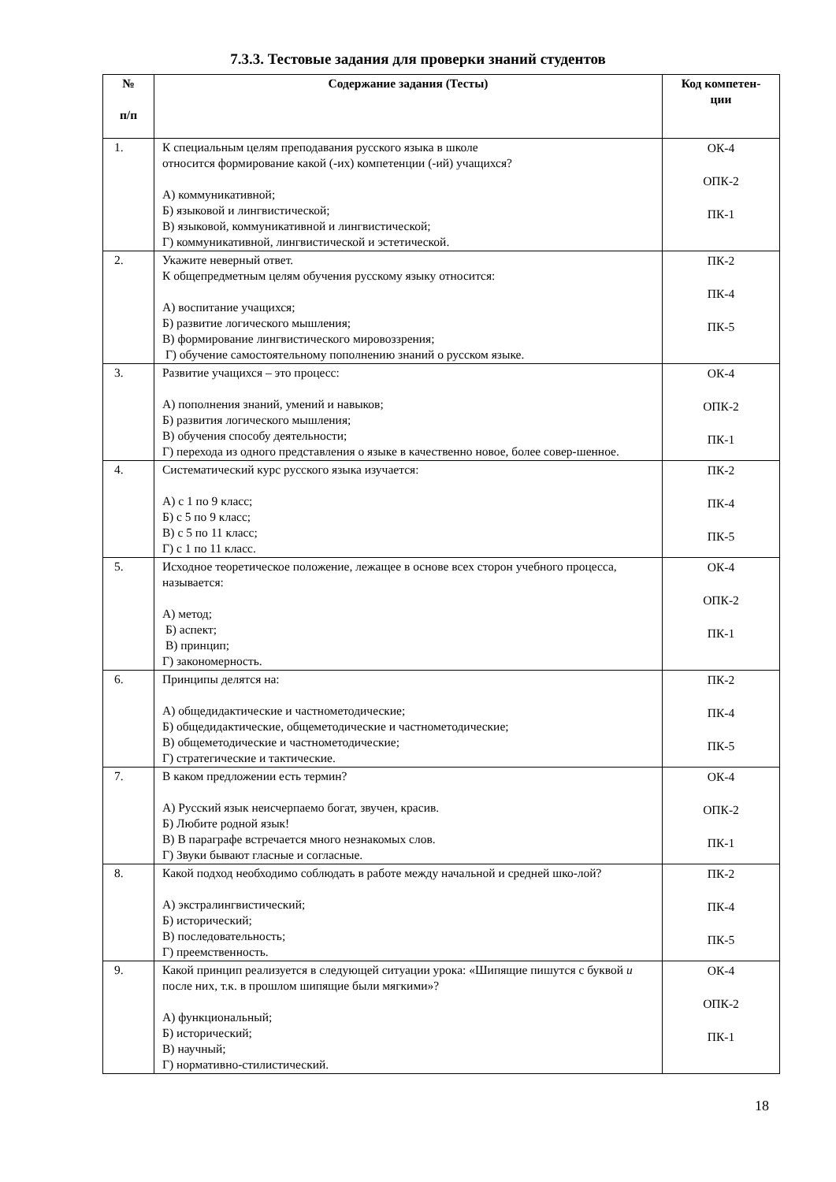7.3.3. Тестовые задания для проверки знаний студентов
| № п/п | Содержание задания (Тесты) | Код компетен- ции |
| --- | --- | --- |
| 1. | К специальным целям преподавания русского языка в школе относится формирование какой (-их) компетенции (-ий) учащихся? А) коммуникативной; Б) языковой и лингвистической; В) языковой, коммуникативной и лингвистической; Г) коммуникативной, лингвистической и эстетической. | ОК-4 ОПК-2 ПК-1 |
| 2. | Укажите неверный ответ. К общепредметным целям обучения русскому языку относится: А) воспитание учащихся; Б) развитие логического мышления; В) формирование лингвистического мировоззрения; Г) обучение самостоятельному пополнению знаний о русском языке. | ПК-2 ПК-4 ПК-5 |
| 3. | Развитие учащихся – это процесс: А) пополнения знаний, умений и навыков; Б) развития логического мышления; В) обучения способу деятельности; Г) перехода из одного представления о языке в качественно новое, более совер-шенное. | ОК-4 ОПК-2 ПК-1 |
| 4. | Систематический курс русского языка изучается: А) с 1 по 9 класс; Б) с 5 по 9 класс; В) с 5 по 11 класс; Г) с 1 по 11 класс. | ПК-2 ПК-4 ПК-5 |
| 5. | Исходное теоретическое положение, лежащее в основе всех сторон учебного процесса, называется: А) метод; Б) аспект; В) принцип; Г) закономерность. | ОК-4 ОПК-2 ПК-1 |
| 6. | Принципы делятся на: А) общедидактические и частнометодические; Б) общедидактические, общеметодические и частнометодические; В) общеметодические и частнометодические; Г) стратегические и тактические. | ПК-2 ПК-4 ПК-5 |
| 7. | В каком предложении есть термин? А) Русский язык неисчерпаемо богат, звучен, красив. Б) Любите родной язык! В) В параграфе встречается много незнакомых слов. Г) Звуки бывают гласные и согласные. | ОК-4 ОПК-2 ПК-1 |
| 8. | Какой подход необходимо соблюдать в работе между начальной и средней шко-лой? А) экстралингвистический; Б) исторический; В) последовательность; Г) преемственность. | ПК-2 ПК-4 ПК-5 |
| 9. | Какой принцип реализуется в следующей ситуации урока: «Шипящие пишутся с буквой и после них, т.к. в прошлом шипящие были мягкими»? А) функциональный; Б) исторический; В) научный; Г) нормативно-стилистический. | ОК-4 ОПК-2 ПК-1 |
18